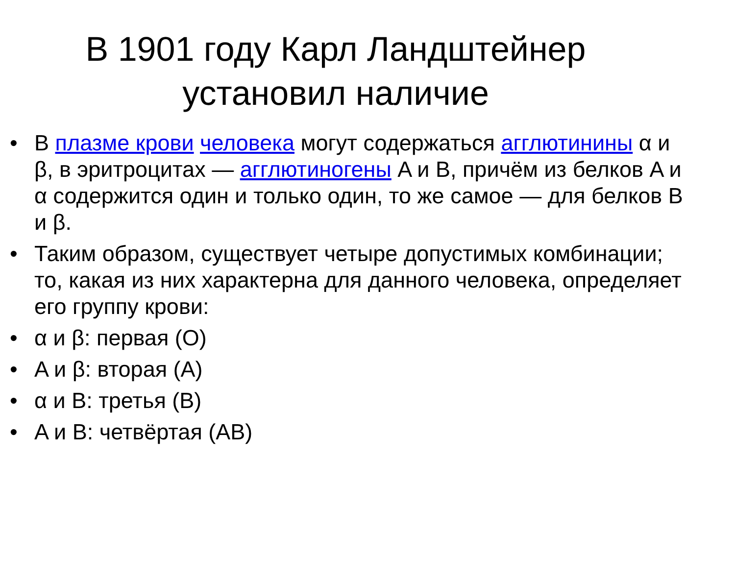В 1901 году Карл Ландштейнер
установил наличие
• В плазме крови человека могут содержаться агглютинины α и β, в эритроцитах — агглютиногены A и B, причём из белков A и α содержится один и только один, то же самое — для белков B и β.
• Таким образом, существует четыре допустимых комбинации; то, какая из них характерна для данного человека, определяет его группу крови:
• α и β: первая (O)
• A и β: вторая (A)
• α и B: третья (B)
• A и B: четвёртая (AB)